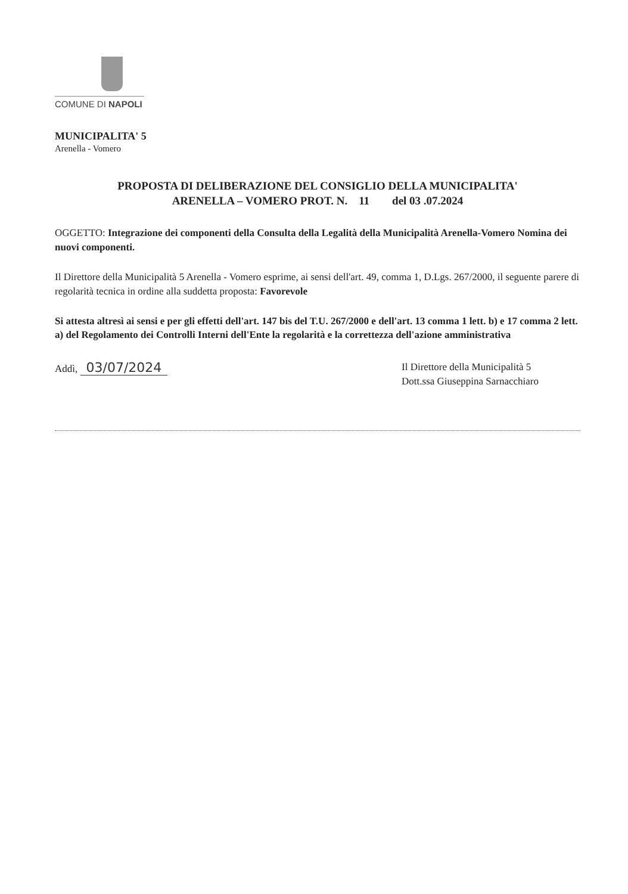COMUNE DI NAPOLI
MUNICIPALITA' 5
Arenella - Vomero
PROPOSTA DI DELIBERAZIONE DEL CONSIGLIO DELLA MUNICIPALITA'
ARENELLA – VOMERO PROT. N. 11 del 03 .07.2024
OGGETTO: Integrazione dei componenti della Consulta della Legalità della Municipalità Arenella-Vomero Nomina dei nuovi componenti.
Il Direttore della Municipalità 5 Arenella - Vomero esprime, ai sensi dell'art. 49, comma 1, D.Lgs. 267/2000, il seguente parere di regolarità tecnica in ordine alla suddetta proposta: Favorevole
Si attesta altresì ai sensi e per gli effetti dell'art. 147 bis del T.U. 267/2000 e dell'art. 13 comma 1 lett. b) e 17 comma 2 lett. a) del Regolamento dei Controlli Interni dell'Ente la regolarità e la correttezza dell'azione amministrativa
Addì, 03/07/2024
Il Direttore della Municipalità 5
Dott.ssa Giuseppina Sarnacchiaro